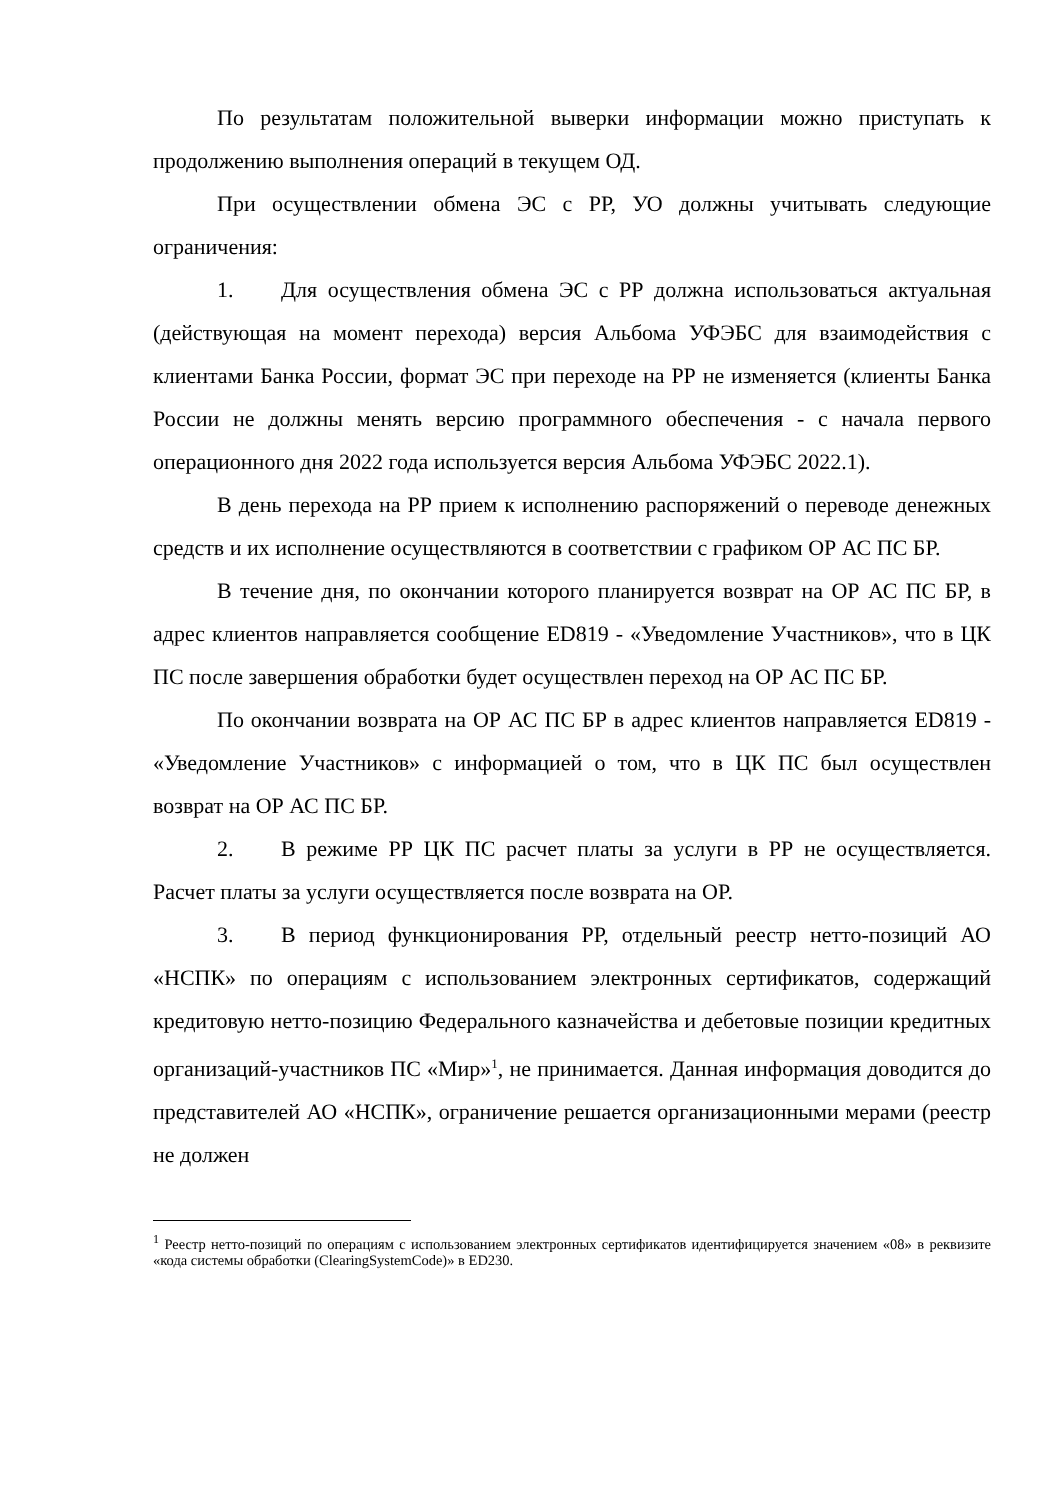По результатам положительной выверки информации можно приступать к продолжению выполнения операций в текущем ОД.
При осуществлении обмена ЭС с РР, УО должны учитывать следующие ограничения:
1. Для осуществления обмена ЭС с РР должна использоваться актуальная (действующая на момент перехода) версия Альбома УФЭБС для взаимодействия с клиентами Банка России, формат ЭС при переходе на РР не изменяется (клиенты Банка России не должны менять версию программного обеспечения - с начала первого операционного дня 2022 года используется версия Альбома УФЭБС 2022.1).
В день перехода на РР прием к исполнению распоряжений о переводе денежных средств и их исполнение осуществляются в соответствии с графиком ОР АС ПС БР.
В течение дня, по окончании которого планируется возврат на ОР АС ПС БР, в адрес клиентов направляется сообщение ED819 - «Уведомление Участников», что в ЦК ПС после завершения обработки будет осуществлен переход на ОР АС ПС БР.
По окончании возврата на ОР АС ПС БР в адрес клиентов направляется ED819 - «Уведомление Участников» с информацией о том, что в ЦК ПС был осуществлен возврат на ОР АС ПС БР.
2. В режиме РР ЦК ПС расчет платы за услуги в РР не осуществляется. Расчет платы за услуги осуществляется после возврата на ОР.
3. В период функционирования РР, отдельный реестр нетто-позиций АО «НСПК» по операциям с использованием электронных сертификатов, содержащий кредитовую нетто-позицию Федерального казначейства и дебетовые позиции кредитных организаций-участников ПС «Мир»<sup>1</sup>, не принимается. Данная информация доводится до представителей АО «НСПК», ограничение решается организационными мерами (реестр не должен
<sup>1</sup> Реестр нетто-позиций по операциям с использованием электронных сертификатов идентифицируется значением «08» в реквизите «кода системы обработки (ClearingSystemCode)» в ED230.